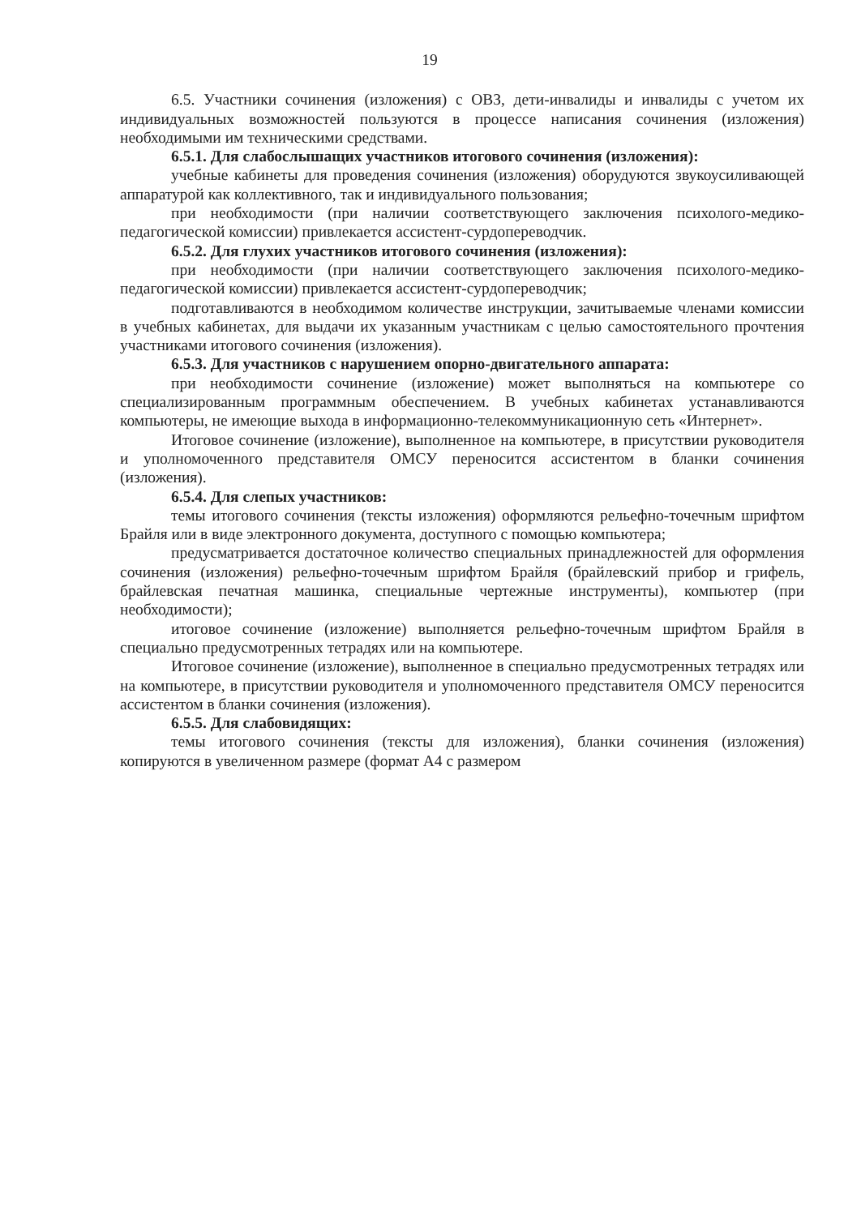19
6.5. Участники сочинения (изложения) с ОВЗ, дети-инвалиды и инвалиды с учетом их индивидуальных возможностей пользуются в процессе написания сочинения (изложения) необходимыми им техническими средствами.
6.5.1. Для слабослышащих участников итогового сочинения (изложения):
учебные кабинеты для проведения сочинения (изложения) оборудуются звукоусиливающей аппаратурой как коллективного, так и индивидуального пользования;
при необходимости (при наличии соответствующего заключения психолого-медико-педагогической комиссии) привлекается ассистент-сурдопереводчик.
6.5.2. Для глухих участников итогового сочинения (изложения):
при необходимости (при наличии соответствующего заключения психолого-медико-педагогической комиссии) привлекается ассистент-сурдопереводчик;
подготавливаются в необходимом количестве инструкции, зачитываемые членами комиссии в учебных кабинетах, для выдачи их указанным участникам с целью самостоятельного прочтения участниками итогового сочинения (изложения).
6.5.3. Для участников с нарушением опорно-двигательного аппарата:
при необходимости сочинение (изложение) может выполняться на компьютере со специализированным программным обеспечением. В учебных кабинетах устанавливаются компьютеры, не имеющие выхода в информационно-телекоммуникационную сеть «Интернет».
Итоговое сочинение (изложение), выполненное на компьютере, в присутствии руководителя и уполномоченного представителя ОМСУ переносится ассистентом в бланки сочинения (изложения).
6.5.4. Для слепых участников:
темы итогового сочинения (тексты изложения) оформляются рельефно-точечным шрифтом Брайля или в виде электронного документа, доступного с помощью компьютера;
предусматривается достаточное количество специальных принадлежностей для оформления сочинения (изложения) рельефно-точечным шрифтом Брайля (брайлевский прибор и грифель, брайлевская печатная машинка, специальные чертежные инструменты), компьютер (при необходимости);
итоговое сочинение (изложение) выполняется рельефно-точечным шрифтом Брайля в специально предусмотренных тетрадях или на компьютере.
Итоговое сочинение (изложение), выполненное в специально предусмотренных тетрадях или на компьютере, в присутствии руководителя и уполномоченного представителя ОМСУ переносится ассистентом в бланки сочинения (изложения).
6.5.5. Для слабовидящих:
темы итогового сочинения (тексты для изложения), бланки сочинения (изложения) копируются в увеличенном размере (формат А4 с размером